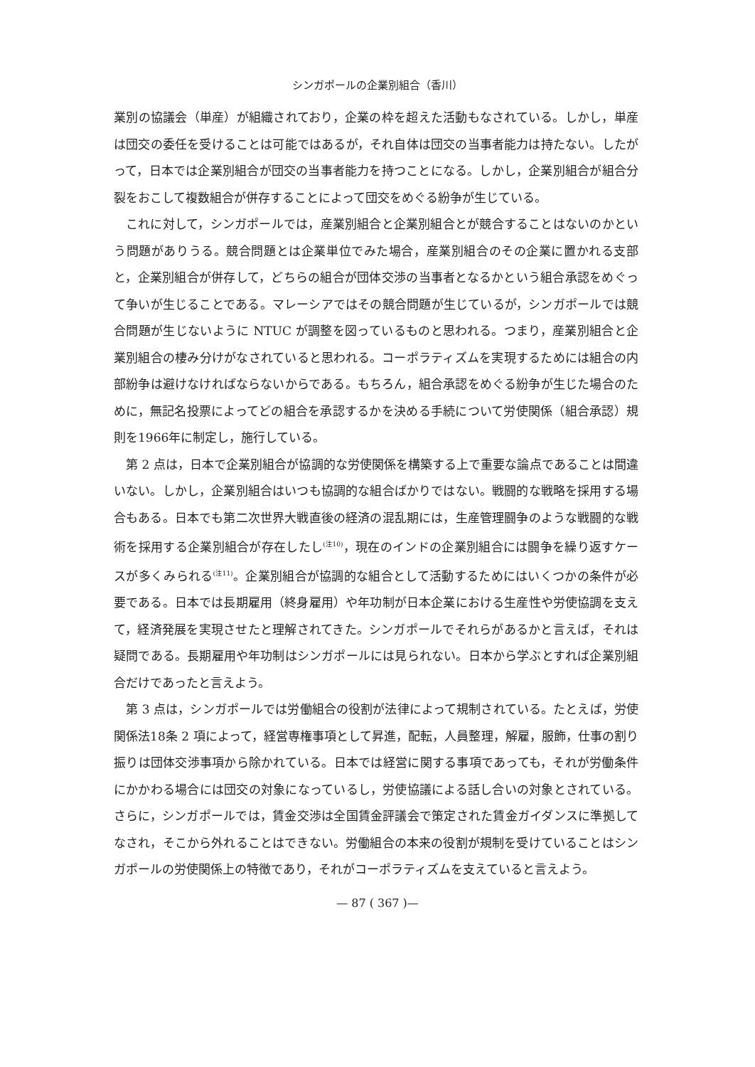シンガポールの企業別組合（香川）
業別の協議会（単産）が組織されており，企業の枠を超えた活動もなされている。しかし，単産は団交の委任を受けることは可能ではあるが，それ自体は団交の当事者能力は持たない。したがって，日本では企業別組合が団交の当事者能力を持つことになる。しかし，企業別組合が組合分裂をおこして複数組合が併存することによって団交をめぐる紛争が生じている。
これに対して，シンガポールでは，産業別組合と企業別組合とが競合することはないのかという問題がありうる。競合問題とは企業単位でみた場合，産業別組合のその企業に置かれる支部と，企業別組合が併存して，どちらの組合が団体交渉の当事者となるかという組合承認をめぐって争いが生じることである。マレーシアではその競合問題が生じているが，シンガポールでは競合問題が生じないように NTUC が調整を図っているものと思われる。つまり，産業別組合と企業別組合の棲み分けがなされていると思われる。コーポラティズムを実現するためには組合の内部紛争は避けなければならないからである。もちろん，組合承認をめぐる紛争が生じた場合のために，無記名投票によってどの組合を承認するかを決める手続について労使関係（組合承認）規則を1966年に制定し，施行している。
第 2 点は，日本で企業別組合が協調的な労使関係を構築する上で重要な論点であることは間違いない。しかし，企業別組合はいつも協調的な組合ばかりではない。戦闘的な戦略を採用する場合もある。日本でも第二次世界大戦直後の経済の混乱期には，生産管理闘争のような戦闘的な戦術を採用する企業別組合が存在したし<sup>(注10)</sup>，現在のインドの企業別組合には闘争を繰り返すケースが多くみられる<sup>(注11)</sup>。企業別組合が協調的な組合として活動するためにはいくつかの条件が必要である。日本では長期雇用（終身雇用）や年功制が日本企業における生産性や労使協調を支えて，経済発展を実現させたと理解されてきた。シンガポールでそれらがあるかと言えば，それは疑問である。長期雇用や年功制はシンガポールには見られない。日本から学ぶとすれば企業別組合だけであったと言えよう。
第 3 点は，シンガポールでは労働組合の役割が法律によって規制されている。たとえば，労使関係法18条 2 項によって，経営専権事項として昇進，配転，人員整理，解雇，服飾，仕事の割り振りは団体交渉事項から除かれている。日本では経営に関する事項であっても，それが労働条件にかかわる場合には団交の対象になっているし，労使協議による話し合いの対象とされている。さらに，シンガポールでは，賃金交渉は全国賃金評議会で策定された賃金ガイダンスに準拠してなされ，そこから外れることはできない。労働組合の本来の役割が規制を受けていることはシンガポールの労使関係上の特徴であり，それがコーポラティズムを支えていると言えよう。
— 87 ( 367 )—